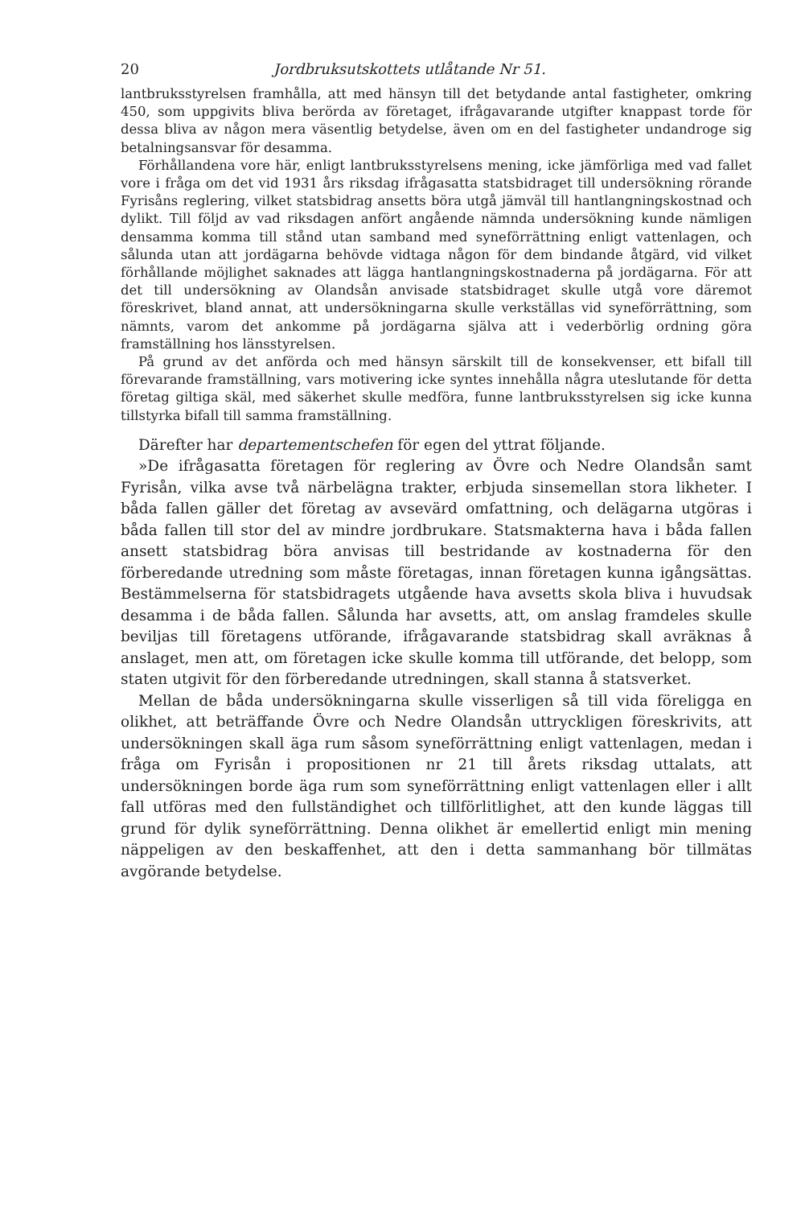20 Jordbruksutskottets utlåtande Nr 51.
lantbruksstyrelsen framhålla, att med hänsyn till det betydande antal fastigheter, omkring 450, som uppgivits bliva berörda av företaget, ifrågavarande utgifter knappast torde för dessa bliva av någon mera väsentlig betydelse, även om en del fastigheter undandroge sig betalningsansvar för desamma.
Förhållandena vore här, enligt lantbruksstyrelsens mening, icke jämförliga med vad fallet vore i fråga om det vid 1931 års riksdag ifrågasatta statsbidraget till undersökning rörande Fyrisåns reglering, vilket statsbidrag ansetts böra utgå jämväl till hantlangningskostnad och dylikt. Till följd av vad riksdagen anfört angående nämnda undersökning kunde nämligen densamma komma till stånd utan samband med syneförrättning enligt vattenlagen, och sålunda utan att jordägarna behövde vidtaga någon för dem bindande åtgärd, vid vilket förhållande möjlighet saknades att lägga hantlangningskostnaderna på jordägarna. För att det till undersökning av Olandsån anvisade statsbidraget skulle utgå vore däremot föreskrivet, bland annat, att undersökningarna skulle verkställas vid syneförrättning, som nämnts, varom det ankomme på jordägarna själva att i vederbörlig ordning göra framställning hos länsstyrelsen.
På grund av det anförda och med hänsyn särskilt till de konsekvenser, ett bifall till förevarande framställning, vars motivering icke syntes innehålla några uteslutande för detta företag giltiga skäl, med säkerhet skulle medföra, funne lantbruksstyrelsen sig icke kunna tillstyrka bifall till samma framställning.
Därefter har departementschefen för egen del yttrat följande.
»De ifrågasatta företagen för reglering av Övre och Nedre Olandsån samt Fyrisån, vilka avse två närbelägna trakter, erbjuda sinsemellan stora likheter. I båda fallen gäller det företag av avsevärd omfattning, och delägarna utgöras i båda fallen till stor del av mindre jordbrukare. Statsmakterna hava i båda fallen ansett statsbidrag böra anvisas till bestridande av kostnaderna för den förberedande utredning som måste företagas, innan företagen kunna igångsättas. Bestämmelserna för statsbidragets utgående hava avsetts skola bliva i huvudsak desamma i de båda fallen. Sålunda har avsetts, att, om anslag framdeles skulle beviljas till företagens utförande, ifrågavarande statsbidrag skall avräknas å anslaget, men att, om företagen icke skulle komma till utförande, det belopp, som staten utgivit för den förberedande utredningen, skall stanna å statsverket.
Mellan de båda undersökningarna skulle visserligen så till vida föreligga en olikhet, att beträffande Övre och Nedre Olandsån uttryckligen föreskrivits, att undersökningen skall äga rum såsom syneförrättning enligt vattenlagen, medan i fråga om Fyrisån i propositionen nr 21 till årets riksdag uttalats, att undersökningen borde äga rum som syneförrättning enligt vattenlagen eller i allt fall utföras med den fullständighet och tillförlitlighet, att den kunde läggas till grund för dylik syneförrättning. Denna olikhet är emellertid enligt min mening näppeligen av den beskaffenhet, att den i detta sammanhang bör tillmätas avgörande betydelse.